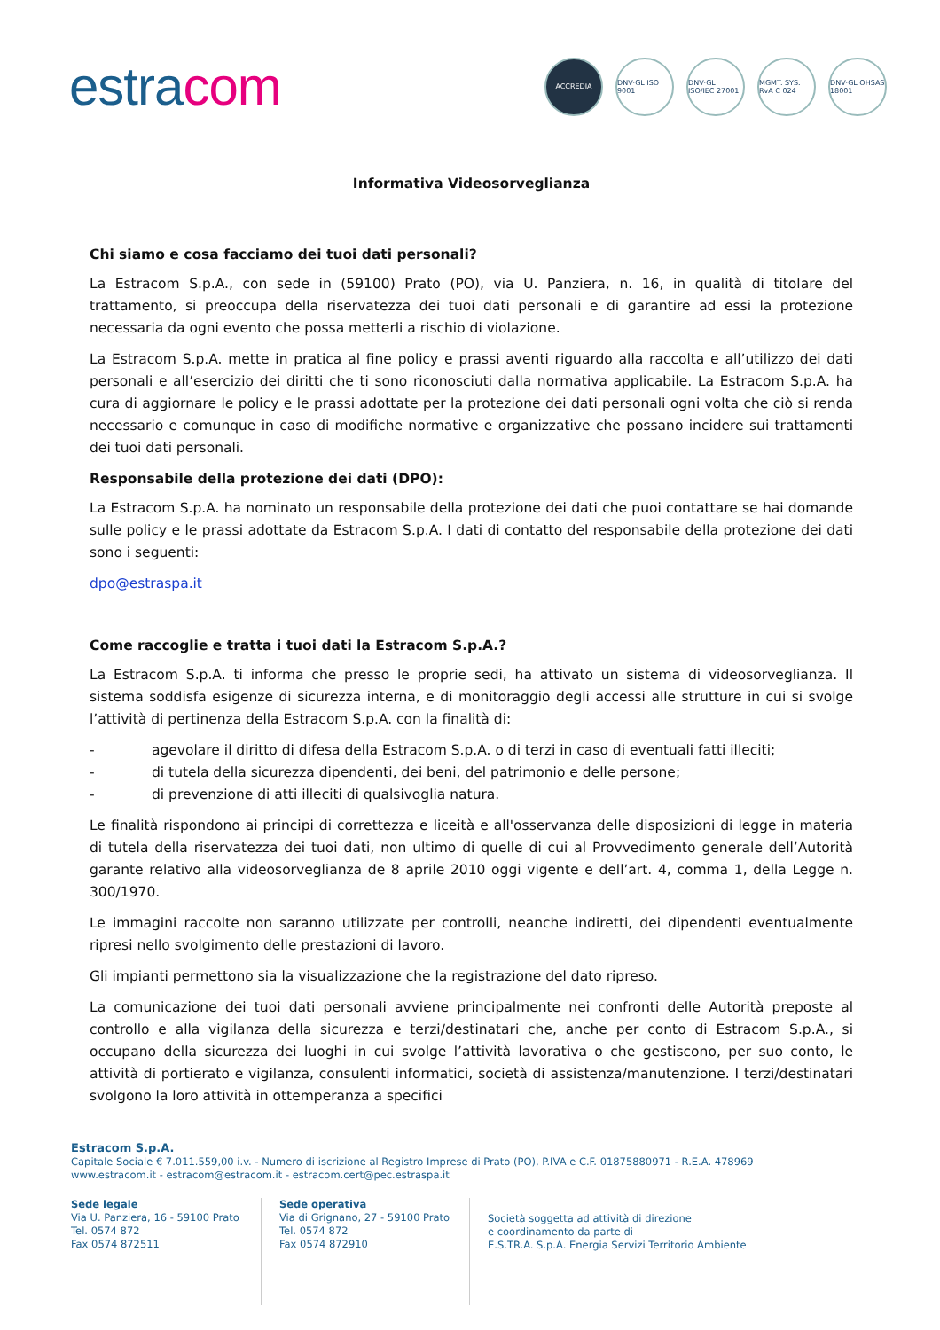estracom
ACCREDIA DNV·GL ISO 9001
DNV·GL ISO/IEC 27001
MGMT. SYS. RvA C 024
DNV·GL OHSAS 18001
Informativa Videosorveglianza
Chi siamo e cosa facciamo dei tuoi dati personali?
La Estracom S.p.A., con sede in (59100) Prato (PO), via U. Panziera, n. 16, in qualità di titolare del trattamento, si preoccupa della riservatezza dei tuoi dati personali e di garantire ad essi la protezione necessaria da ogni evento che possa metterli a rischio di violazione.
La Estracom S.p.A. mette in pratica al fine policy e prassi aventi riguardo alla raccolta e all’utilizzo dei dati personali e all’esercizio dei diritti che ti sono riconosciuti dalla normativa applicabile. La Estracom S.p.A. ha cura di aggiornare le policy e le prassi adottate per la protezione dei dati personali ogni volta che ciò si renda necessario e comunque in caso di modifiche normative e organizzative che possano incidere sui trattamenti dei tuoi dati personali.
Responsabile della protezione dei dati (DPO):
La Estracom S.p.A. ha nominato un responsabile della protezione dei dati che puoi contattare se hai domande sulle policy e le prassi adottate da Estracom S.p.A. I dati di contatto del responsabile della protezione dei dati sono i seguenti:
dpo@estraspa.it
Come raccoglie e tratta i tuoi dati la Estracom S.p.A.?
La Estracom S.p.A. ti informa che presso le proprie sedi, ha attivato un sistema di videosorveglianza. Il sistema soddisfa esigenze di sicurezza interna, e di monitoraggio degli accessi alle strutture in cui si svolge l’attività di pertinenza della Estracom S.p.A. con la finalità di:
- agevolare il diritto di difesa della Estracom S.p.A. o di terzi in caso di eventuali fatti illeciti;
- di tutela della sicurezza dipendenti, dei beni, del patrimonio e delle persone;
- di prevenzione di atti illeciti di qualsivoglia natura.
Le finalità rispondono ai principi di correttezza e liceità e all'osservanza delle disposizioni di legge in materia di tutela della riservatezza dei tuoi dati, non ultimo di quelle di cui al Provvedimento generale dell’Autorità garante relativo alla videosorveglianza de 8 aprile 2010 oggi vigente e dell’art. 4, comma 1, della Legge n. 300/1970.
Le immagini raccolte non saranno utilizzate per controlli, neanche indiretti, dei dipendenti eventualmente ripresi nello svolgimento delle prestazioni di lavoro.
Gli impianti permettono sia la visualizzazione che la registrazione del dato ripreso.
La comunicazione dei tuoi dati personali avviene principalmente nei confronti delle Autorità preposte al controllo e alla vigilanza della sicurezza e terzi/destinatari che, anche per conto di Estracom S.p.A., si occupano della sicurezza dei luoghi in cui svolge l’attività lavorativa o che gestiscono, per suo conto, le attività di portierato e vigilanza, consulenti informatici, società di assistenza/manutenzione. I terzi/destinatari svolgono la loro attività in ottemperanza a specifici
Estracom S.p.A.
Capitale Sociale € 7.011.559,00 i.v. - Numero di iscrizione al Registro Imprese di Prato (PO), P.IVA e C.F. 01875880971 - R.E.A. 478969
www.estracom.it - estracom@estracom.it - estracom.cert@pec.estraspa.it
Sede legale
Via U. Panziera, 16 - 59100 Prato
Tel. 0574 872
Fax 0574 872511
Sede operativa
Via di Grignano, 27 - 59100 Prato
Tel. 0574 872
Fax 0574 872910
Società soggetta ad attività di direzione
e coordinamento da parte di
E.S.TR.A. S.p.A. Energia Servizi Territorio Ambiente